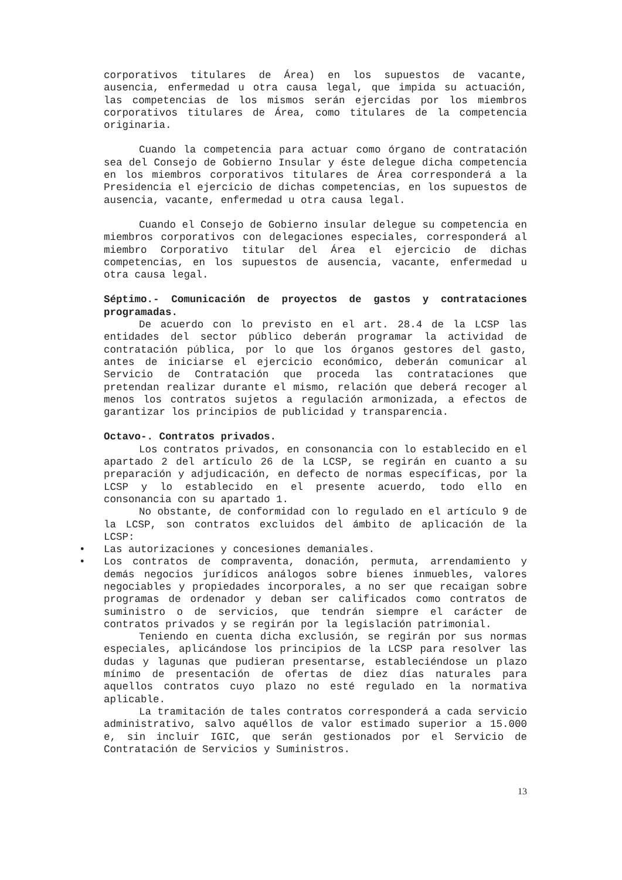corporativos titulares de Área) en los supuestos de vacante, ausencia, enfermedad u otra causa legal, que impida su actuación, las competencias de los mismos serán ejercidas por los miembros corporativos titulares de Área, como titulares de la competencia originaria.
Cuando la competencia para actuar como órgano de contratación sea del Consejo de Gobierno Insular y éste delegue dicha competencia en los miembros corporativos titulares de Área corresponderá a la Presidencia el ejercicio de dichas competencias, en los supuestos de ausencia, vacante, enfermedad u otra causa legal.
Cuando el Consejo de Gobierno insular delegue su competencia en miembros corporativos con delegaciones especiales, corresponderá al miembro Corporativo titular del Área el ejercicio de dichas competencias, en los supuestos de ausencia, vacante, enfermedad u otra causa legal.
Séptimo.- Comunicación de proyectos de gastos y contrataciones programadas.
De acuerdo con lo previsto en el art. 28.4 de la LCSP las entidades del sector público deberán programar la actividad de contratación pública, por lo que los órganos gestores del gasto, antes de iniciarse el ejercicio económico, deberán comunicar al Servicio de Contratación que proceda las contrataciones que pretendan realizar durante el mismo, relación que deberá recoger al menos los contratos sujetos a regulación armonizada, a efectos de garantizar los principios de publicidad y transparencia.
Octavo-. Contratos privados.
Los contratos privados, en consonancia con lo establecido en el apartado 2 del artículo 26 de la LCSP, se regirán en cuanto a su preparación y adjudicación, en defecto de normas específicas, por la LCSP y lo establecido en el presente acuerdo, todo ello en consonancia con su apartado 1.
No obstante, de conformidad con lo regulado en el artículo 9 de la LCSP, son contratos excluidos del ámbito de aplicación de la LCSP:
• Las autorizaciones y concesiones demaniales.
• Los contratos de compraventa, donación, permuta, arrendamiento y demás negocios jurídicos análogos sobre bienes inmuebles, valores negociables y propiedades incorporales, a no ser que recaigan sobre programas de ordenador y deban ser calificados como contratos de suministro o de servicios, que tendrán siempre el carácter de contratos privados y se regirán por la legislación patrimonial.
Teniendo en cuenta dicha exclusión, se regirán por sus normas especiales, aplicándose los principios de la LCSP para resolver las dudas y lagunas que pudieran presentarse, estableciéndose un plazo mínimo de presentación de ofertas de diez días naturales para aquellos contratos cuyo plazo no esté regulado en la normativa aplicable.
La tramitación de tales contratos corresponderá a cada servicio administrativo, salvo aquéllos de valor estimado superior a 15.000 e, sin incluir IGIC, que serán gestionados por el Servicio de Contratación de Servicios y Suministros.
13